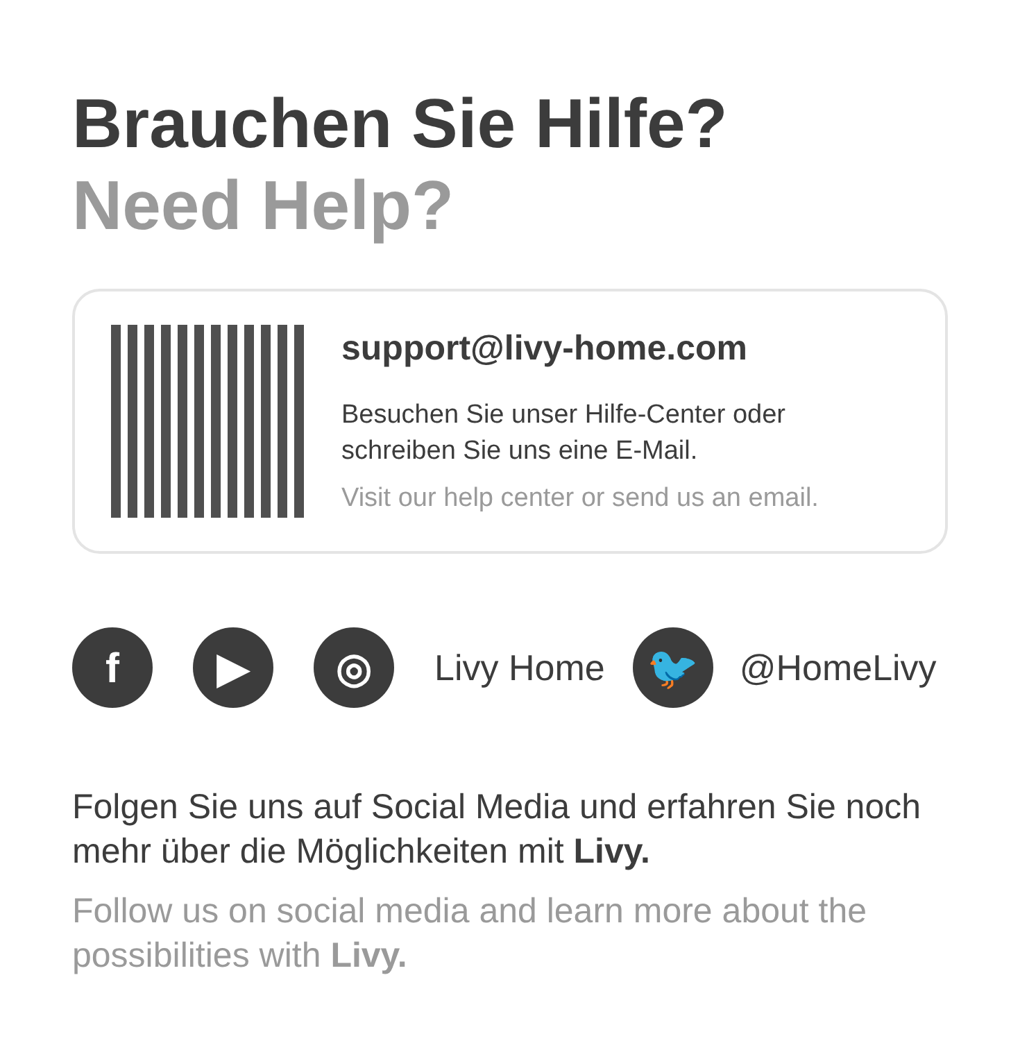Brauchen Sie Hilfe?
Need Help?
support@livy-home.com
Besuchen Sie unser Hilfe-Center oder
schreiben Sie uns eine E-Mail.
Visit our help center or send us an email.
f ▶ ◎
Livy Home
🐦
@HomeLivy
Folgen Sie uns auf Social Media und erfahren Sie noch mehr über die Möglichkeiten mit Livy.
Follow us on social media and learn more about the possibilities with Livy.